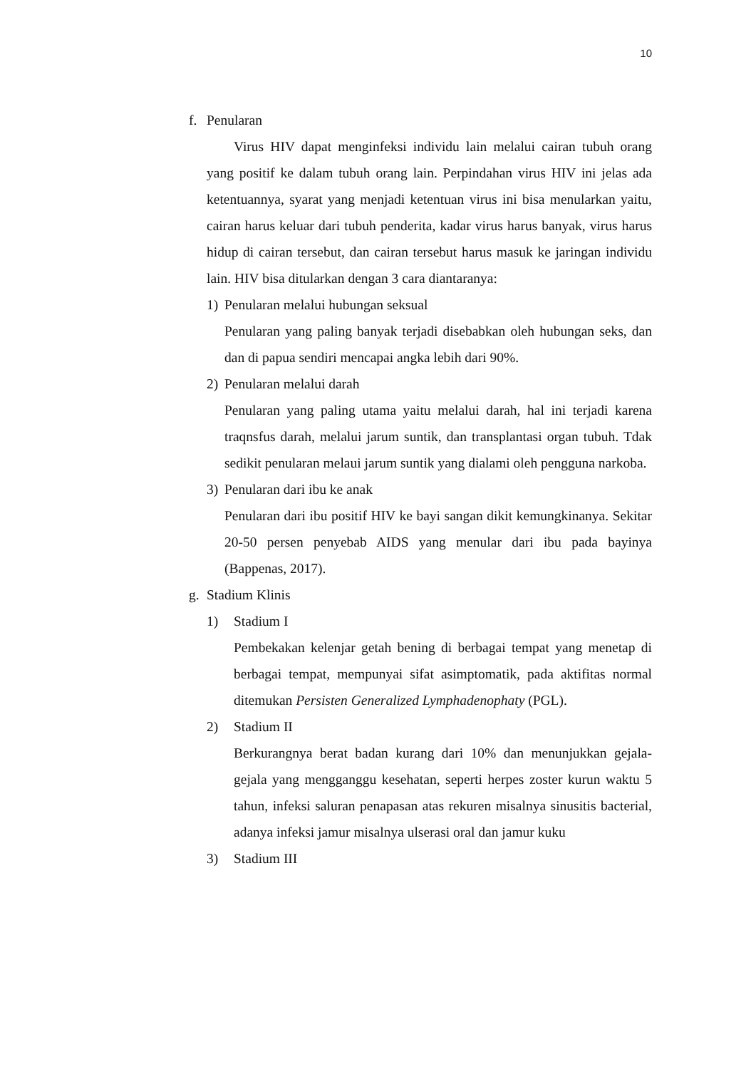10
f. Penularan
Virus HIV dapat menginfeksi individu lain melalui cairan tubuh orang yang positif ke dalam tubuh orang lain. Perpindahan virus HIV ini jelas ada ketentuannya, syarat yang menjadi ketentuan virus ini bisa menularkan yaitu, cairan harus keluar dari tubuh penderita, kadar virus harus banyak, virus harus hidup di cairan tersebut, dan cairan tersebut harus masuk ke jaringan individu lain. HIV bisa ditularkan dengan 3 cara diantaranya:
1) Penularan melalui hubungan seksual
Penularan yang paling banyak terjadi disebabkan oleh hubungan seks, dan dan di papua sendiri mencapai angka lebih dari 90%.
2) Penularan melalui darah
Penularan yang paling utama yaitu melalui darah, hal ini terjadi karena traqnsfus darah, melalui jarum suntik, dan transplantasi organ tubuh. Tdak sedikit penularan melaui jarum suntik yang dialami oleh pengguna narkoba.
3) Penularan dari ibu ke anak
Penularan dari ibu positif HIV ke bayi sangan dikit kemungkinanya. Sekitar 20-50 persen penyebab AIDS yang menular dari ibu pada bayinya (Bappenas, 2017).
g. Stadium Klinis
1) Stadium I
Pembekakan kelenjar getah bening di berbagai tempat yang menetap di berbagai tempat, mempunyai sifat asimptomatik, pada aktifitas normal ditemukan Persisten Generalized Lymphadenophaty (PGL).
2) Stadium II
Berkurangnya berat badan kurang dari 10% dan menunjukkan gejala-gejala yang mengganggu kesehatan, seperti herpes zoster kurun waktu 5 tahun, infeksi saluran penapasan atas rekuren misalnya sinusitis bacterial, adanya infeksi jamur misalnya ulserasi oral dan jamur kuku
3) Stadium III